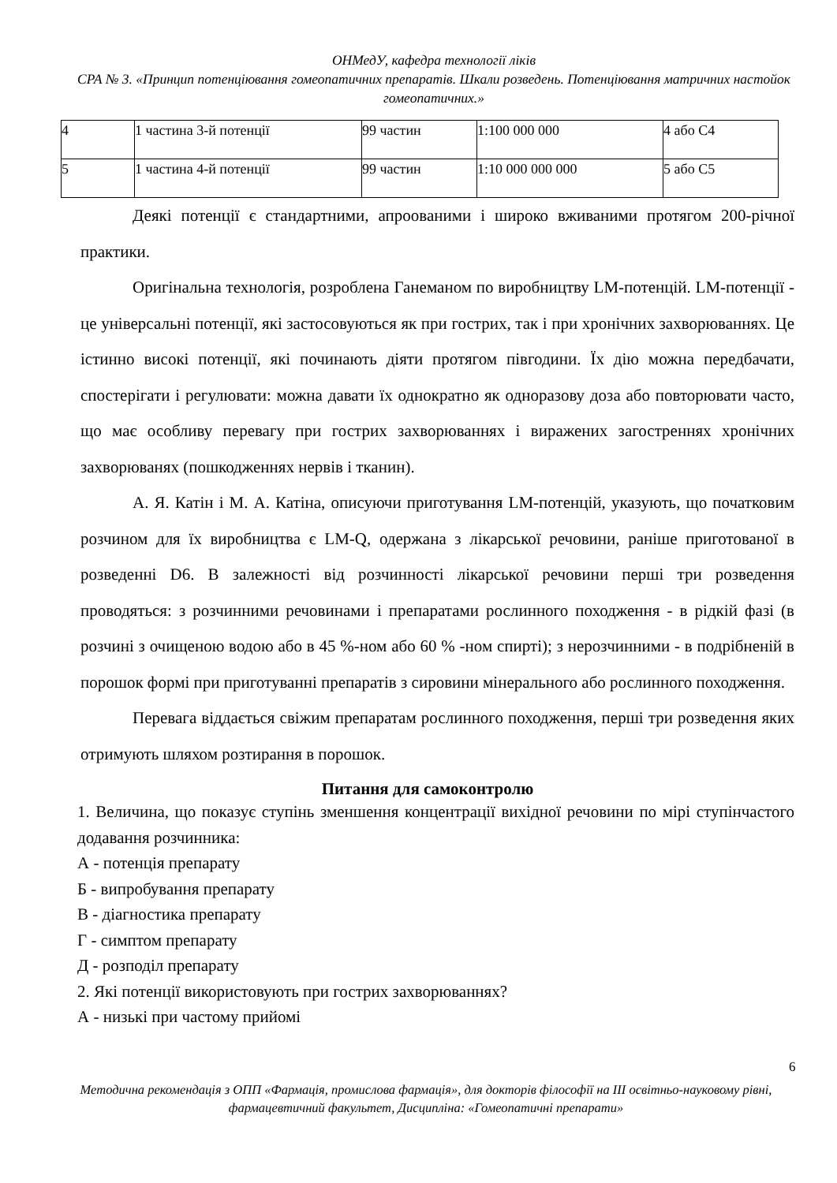ОНМедУ, кафедра технології ліків
СРА № 3. «Принцип потенціювання гомеопатичних препаратів. Шкали розведень. Потенціювання матричних настойок гомеопатичних.»
| 4 | 1 частина 3-й потенції | 99 частин | 1:100 000 000 | 4 або С4 |
| 5 | 1 частина 4-й потенції | 99 частин | 1:10 000 000 000 | 5 або С5 |
Деякі потенції є стандартними, апроованими і широко вживаними протягом 200-річної практики.
Оригінальна технологія, розроблена Ганеманом по виробництву LM-потенцій. LM-потенції - це універсальні потенції, які застосовуються як при гострих, так і при хронічних захворюваннях. Це істинно високі потенції, які починають діяти протягом півгодини. Їх дію можна передбачати, спостерігати і регулювати: можна давати їх однократно як одноразову доза або повторювати часто, що має особливу перевагу при гострих захворюваннях і виражених загостреннях хронічних захворюванях (пошкодженнях нервів і тканин).
А. Я. Катін і М. А. Катіна, описуючи приготування LM-потенцій, указують, що початковим розчином для їх виробництва є LM-Q, одержана з лікарської речовини, раніше приготованої в розведенні D6. В залежності від розчинності лікарської речовини перші три розведення проводяться: з розчинними речовинами і препаратами рослинного походження - в рідкій фазі (в розчині з очищеною водою або в 45 %-ном або 60 % -ном спирті); з нерозчинними - в подрібненій в порошок формі при приготуванні препаратів з сировини мінерального або рослинного походження.
Перевага віддається свіжим препаратам рослинного походження, перші три розведення яких отримують шляхом розтирання в порошок.
Питання для самоконтролю
1. Величина, що показує ступінь зменшення концентрації вихідної речовини по мірі ступінчастого додавання розчинника:
А - потенція препарату
Б - випробування препарату
В - діагностика препарату
Г - симптом препарату
Д - розподіл препарату
2. Які потенції використовують при гострих захворюваннях?
А - низькі при частому прийомі
6
Методична рекомендація з ОПП «Фармація, промислова фармація», для докторів філософії на ІІІ освітньо-науковому рівні, фармацевтичний факультет, Дисципліна: «Гомеопатичні препарати»